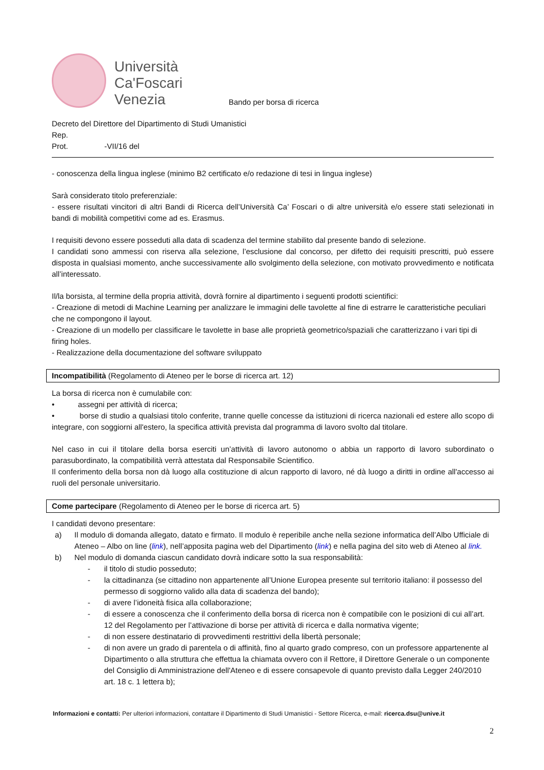Università
Ca'Foscari
Venezia
Bando per borsa di ricerca
Decreto del Direttore del Dipartimento di Studi Umanistici
Rep.
Prot. -VII/16 del
- conoscenza della lingua inglese (minimo B2 certificato e/o redazione di tesi in lingua inglese)
Sarà considerato titolo preferenziale:
- essere risultati vincitori di altri Bandi di Ricerca dell’Università Ca’ Foscari o di altre università e/o essere stati selezionati in bandi di mobilità competitivi come ad es. Erasmus.
I requisiti devono essere posseduti alla data di scadenza del termine stabilito dal presente bando di selezione.
I candidati sono ammessi con riserva alla selezione, l’esclusione dal concorso, per difetto dei requisiti prescritti, può essere disposta in qualsiasi momento, anche successivamente allo svolgimento della selezione, con motivato provvedimento e notificata all’interessato.
Il/la borsista, al termine della propria attività, dovrà fornire al dipartimento i seguenti prodotti scientifici:
- Creazione di metodi di Machine Learning per analizzare le immagini delle tavolette al fine di estrarre le caratteristiche peculiari che ne compongono il layout.
- Creazione di un modello per classificare le tavolette in base alle proprietà geometrico/spaziali che caratterizzano i vari tipi di firing holes.
- Realizzazione della documentazione del software sviluppato
Incompatibilità (Regolamento di Ateneo per le borse di ricerca art. 12)
La borsa di ricerca non è cumulabile con:
• assegni per attività di ricerca;
• borse di studio a qualsiasi titolo conferite, tranne quelle concesse da istituzioni di ricerca nazionali ed estere allo scopo di integrare, con soggiorni all'estero, la specifica attività prevista dal programma di lavoro svolto dal titolare.
Nel caso in cui il titolare della borsa eserciti un’attività di lavoro autonomo o abbia un rapporto di lavoro subordinato o parasubordinato, la compatibilità verrà attestata dal Responsabile Scientifico.
Il conferimento della borsa non dà luogo alla costituzione di alcun rapporto di lavoro, né dà luogo a diritti in ordine all'accesso ai ruoli del personale universitario.
Come partecipare (Regolamento di Ateneo per le borse di ricerca art. 5)
I candidati devono presentare:
a) Il modulo di domanda allegato, datato e firmato. Il modulo è reperibile anche nella sezione informatica dell’Albo Ufficiale di Ateneo – Albo on line (link), nell’apposita pagina web del Dipartimento (link) e nella pagina del sito web di Ateneo al link.
b) Nel modulo di domanda ciascun candidato dovrà indicare sotto la sua responsabilità:
- il titolo di studio posseduto;
- la cittadinanza (se cittadino non appartenente all’Unione Europea presente sul territorio italiano: il possesso del permesso di soggiorno valido alla data di scadenza del bando);
- di avere l’idoneità fisica alla collaborazione;
- di essere a conoscenza che il conferimento della borsa di ricerca non è compatibile con le posizioni di cui all’art. 12 del Regolamento per l’attivazione di borse per attività di ricerca e dalla normativa vigente;
- di non essere destinatario di provvedimenti restrittivi della libertà personale;
- di non avere un grado di parentela o di affinità, fino al quarto grado compreso, con un professore appartenente al Dipartimento o alla struttura che effettua la chiamata ovvero con il Rettore, il Direttore Generale o un componente del Consiglio di Amministrazione dell'Ateneo e di essere consapevole di quanto previsto dalla Legger 240/2010 art. 18 c. 1 lettera b);
Informazioni e contatti: Per ulteriori informazioni, contattare il Dipartimento di Studi Umanistici - Settore Ricerca, e-mail: ricerca.dsu@unive.it
2